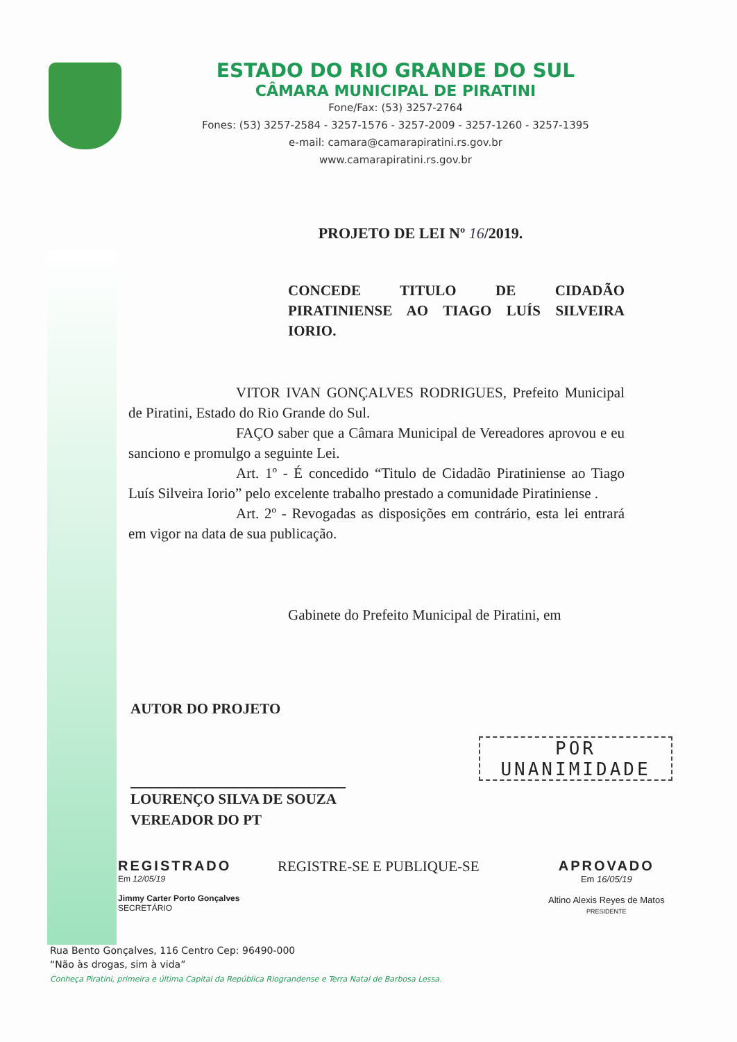ESTADO DO RIO GRANDE DO SUL
CÂMARA MUNICIPAL DE PIRATINI
Fone/Fax: (53) 3257-2764
Fones: (53) 3257-2584 - 3257-1576 - 3257-2009 - 3257-1260 - 3257-1395
e-mail: camara@camarapiratini.rs.gov.br
www.camarapiratini.rs.gov.br
PROJETO DE LEI Nº 16/2019.
CONCEDE TITULO DE CIDADÃO PIRATINIENSE AO TIAGO LUÍS SILVEIRA IORIO.
VITOR IVAN GONÇALVES RODRIGUES, Prefeito Municipal de Piratini, Estado do Rio Grande do Sul.
FAÇO saber que a Câmara Municipal de Vereadores aprovou e eu sanciono e promulgo a seguinte Lei.
Art. 1º - É concedido “Titulo de Cidadão Piratiniense ao Tiago Luís Silveira Iorio” pelo excelente trabalho prestado a comunidade Piratiniense .
Art. 2º - Revogadas as disposições em contrário, esta lei entrará em vigor na data de sua publicação.
Gabinete do Prefeito Municipal de Piratini, em
AUTOR DO PROJETO
LOURENÇO SILVA DE SOUZA
VEREADOR DO PT
POR
UNANIMIDADE
REGISTRADO
Em 12/05/19
Jimmy Carter Porto Gonçalves
SECRETÁRIO
REGISTRE-SE E PUBLIQUE-SE APROVADO
Em 16/05/19
Altino Alexis Reyes de Matos
PRESIDENTE
Rua Bento Gonçalves, 116 Centro Cep: 96490-000
“Não às drogas, sim à vida”
Conheça Piratini, primeira e última Capital da República Riograndense e Terra Natal de Barbosa Lessa.